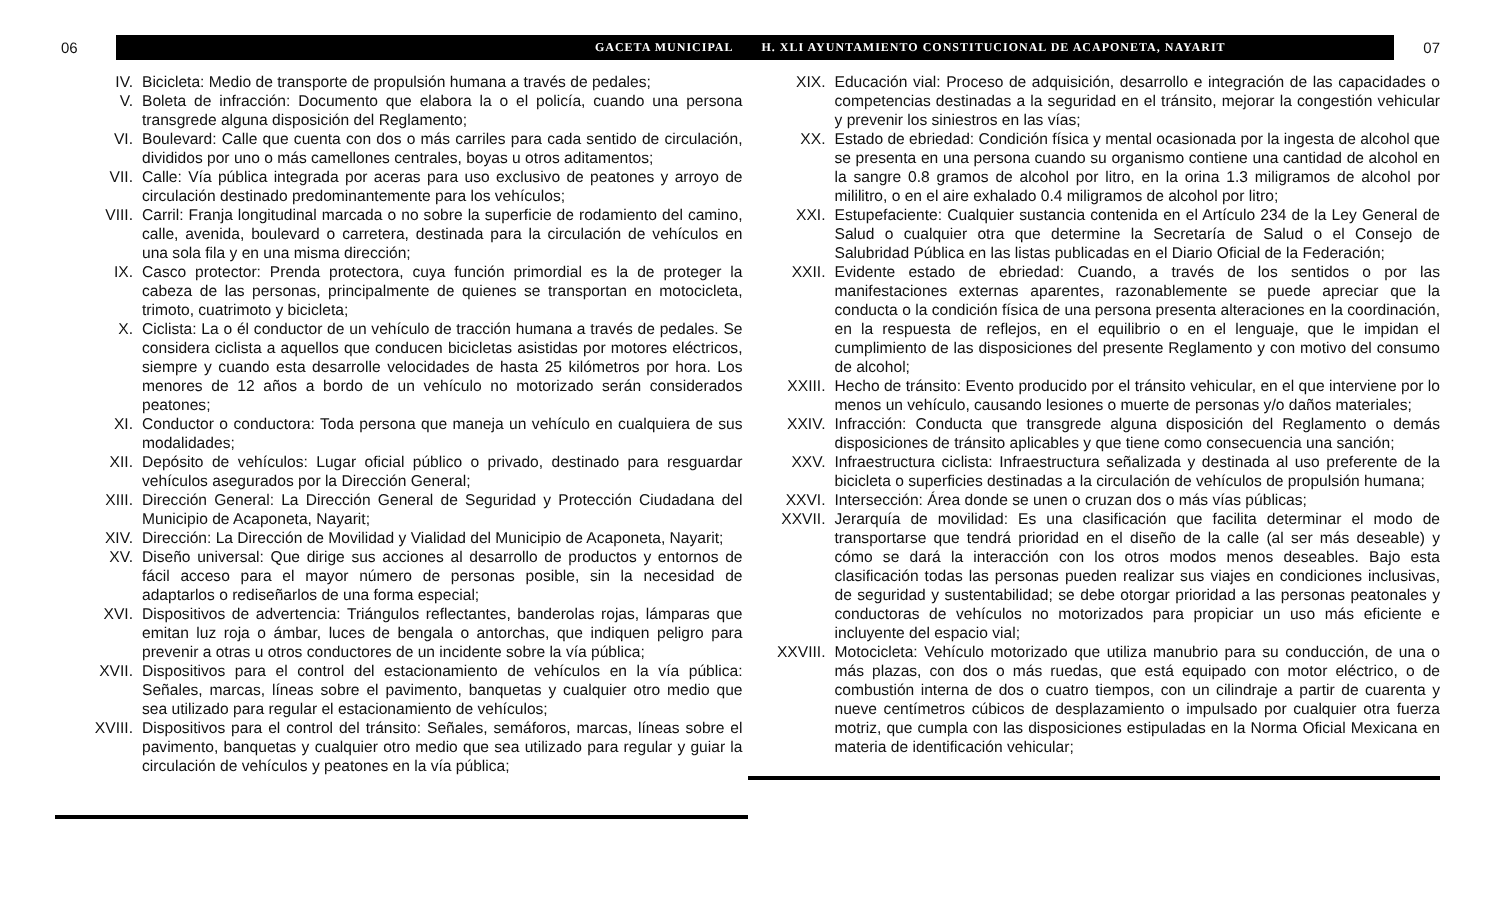06
GACETA MUNICIPAL
IV. Bicicleta: Medio de transporte de propulsión humana a través de pedales;
V. Boleta de infracción: Documento que elabora la o el policía, cuando una persona transgrede alguna disposición del Reglamento;
VI. Boulevard: Calle que cuenta con dos o más carriles para cada sentido de circulación, divididos por uno o más camellones centrales, boyas u otros aditamentos;
VII. Calle: Vía pública integrada por aceras para uso exclusivo de peatones y arroyo de circulación destinado predominantemente para los vehículos;
VIII. Carril: Franja longitudinal marcada o no sobre la superficie de rodamiento del camino, calle, avenida, boulevard o carretera, destinada para la circulación de vehículos en una sola fila y en una misma dirección;
IX. Casco protector: Prenda protectora, cuya función primordial es la de proteger la cabeza de las personas, principalmente de quienes se transportan en motocicleta, trimoto, cuatrimoto y bicicleta;
X. Ciclista: La o él conductor de un vehículo de tracción humana a través de pedales. Se considera ciclista a aquellos que conducen bicicletas asistidas por motores eléctricos, siempre y cuando esta desarrolle velocidades de hasta 25 kilómetros por hora. Los menores de 12 años a bordo de un vehículo no motorizado serán considerados peatones;
XI. Conductor o conductora: Toda persona que maneja un vehículo en cualquiera de sus modalidades;
XII. Depósito de vehículos: Lugar oficial público o privado, destinado para resguardar vehículos asegurados por la Dirección General;
XIII. Dirección General: La Dirección General de Seguridad y Protección Ciudadana del Municipio de Acaponeta, Nayarit;
XIV. Dirección: La Dirección de Movilidad y Vialidad del Municipio de Acaponeta, Nayarit;
XV. Diseño universal: Que dirige sus acciones al desarrollo de productos y entornos de fácil acceso para el mayor número de personas posible, sin la necesidad de adaptarlos o rediseñarlos de una forma especial;
XVI. Dispositivos de advertencia: Triángulos reflectantes, banderolas rojas, lámparas que emitan luz roja o ámbar, luces de bengala o antorchas, que indiquen peligro para prevenir a otras u otros conductores de un incidente sobre la vía pública;
XVII. Dispositivos para el control del estacionamiento de vehículos en la vía pública: Señales, marcas, líneas sobre el pavimento, banquetas y cualquier otro medio que sea utilizado para regular el estacionamiento de vehículos;
XVIII. Dispositivos para el control del tránsito: Señales, semáforos, marcas, líneas sobre el pavimento, banquetas y cualquier otro medio que sea utilizado para regular y guiar la circulación de vehículos y peatones en la vía pública;
H. XLI AYUNTAMIENTO CONSTITUCIONAL DE ACAPONETA, NAYARIT
07
XIX. Educación vial: Proceso de adquisición, desarrollo e integración de las capacidades o competencias destinadas a la seguridad en el tránsito, mejorar la congestión vehicular y prevenir los siniestros en las vías;
XX. Estado de ebriedad: Condición física y mental ocasionada por la ingesta de alcohol que se presenta en una persona cuando su organismo contiene una cantidad de alcohol en la sangre 0.8 gramos de alcohol por litro, en la orina 1.3 miligramos de alcohol por mililitro, o en el aire exhalado 0.4 miligramos de alcohol por litro;
XXI. Estupefaciente: Cualquier sustancia contenida en el Artículo 234 de la Ley General de Salud o cualquier otra que determine la Secretaría de Salud o el Consejo de Salubridad Pública en las listas publicadas en el Diario Oficial de la Federación;
XXII. Evidente estado de ebriedad: Cuando, a través de los sentidos o por las manifestaciones externas aparentes, razonablemente se puede apreciar que la conducta o la condición física de una persona presenta alteraciones en la coordinación, en la respuesta de reflejos, en el equilibrio o en el lenguaje, que le impidan el cumplimiento de las disposiciones del presente Reglamento y con motivo del consumo de alcohol;
XXIII. Hecho de tránsito: Evento producido por el tránsito vehicular, en el que interviene por lo menos un vehículo, causando lesiones o muerte de personas y/o daños materiales;
XXIV. Infracción: Conducta que transgrede alguna disposición del Reglamento o demás disposiciones de tránsito aplicables y que tiene como consecuencia una sanción;
XXV. Infraestructura ciclista: Infraestructura señalizada y destinada al uso preferente de la bicicleta o superficies destinadas a la circulación de vehículos de propulsión humana;
XXVI. Intersección: Área donde se unen o cruzan dos o más vías públicas;
XXVII. Jerarquía de movilidad: Es una clasificación que facilita determinar el modo de transportarse que tendrá prioridad en el diseño de la calle (al ser más deseable) y cómo se dará la interacción con los otros modos menos deseables. Bajo esta clasificación todas las personas pueden realizar sus viajes en condiciones inclusivas, de seguridad y sustentabilidad; se debe otorgar prioridad a las personas peatonales y conductoras de vehículos no motorizados para propiciar un uso más eficiente e incluyente del espacio vial;
XXVIII. Motocicleta: Vehículo motorizado que utiliza manubrio para su conducción, de una o más plazas, con dos o más ruedas, que está equipado con motor eléctrico, o de combustión interna de dos o cuatro tiempos, con un cilindraje a partir de cuarenta y nueve centímetros cúbicos de desplazamiento o impulsado por cualquier otra fuerza motriz, que cumpla con las disposiciones estipuladas en la Norma Oficial Mexicana en materia de identificación vehicular;